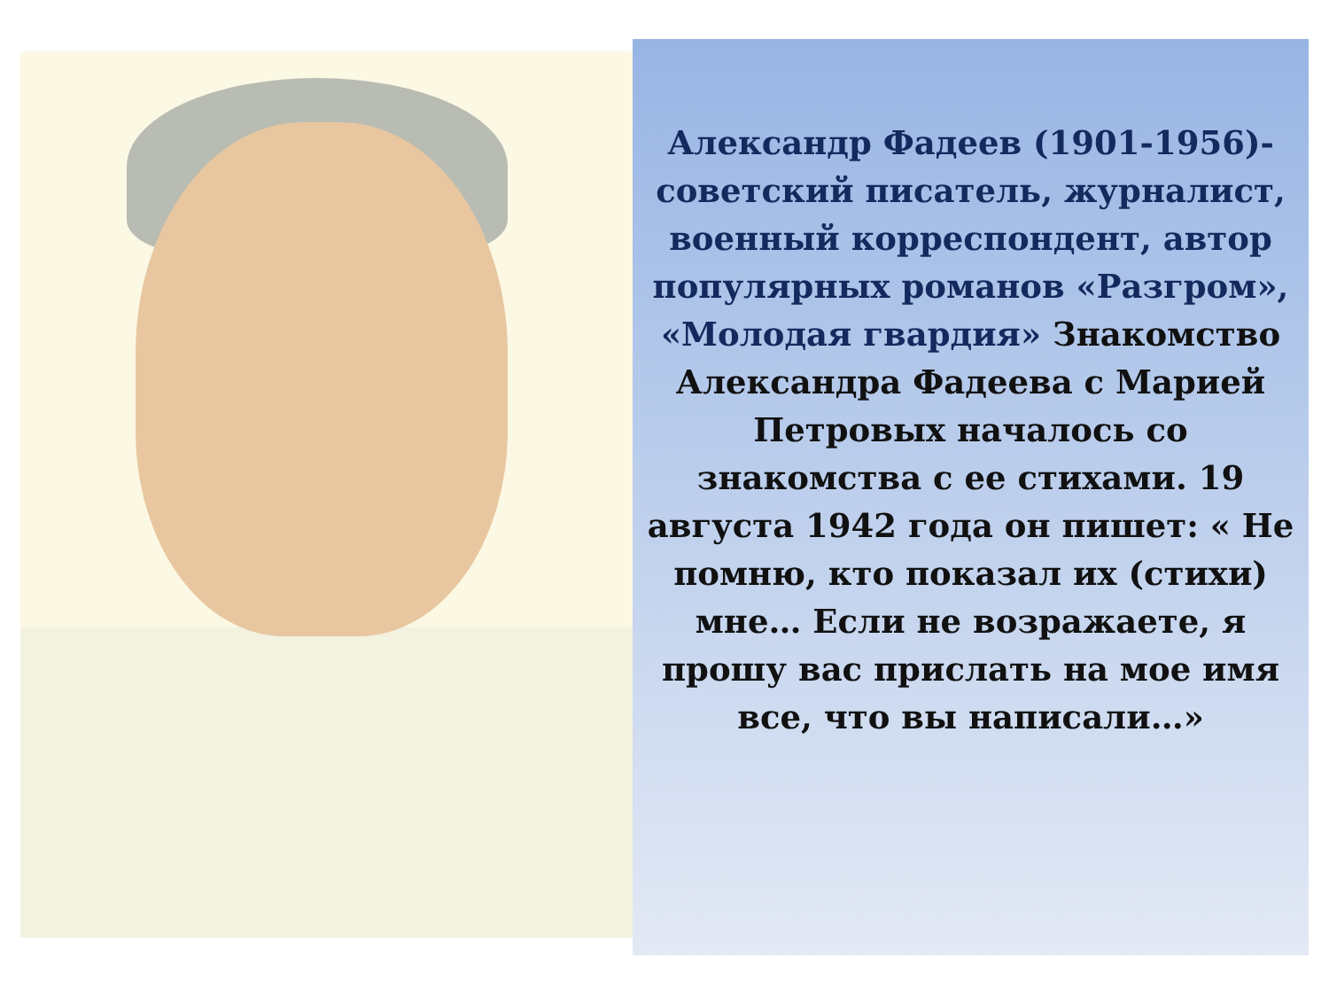Александр Фадеев (1901-1956)- советский писатель, журналист, военный корреспондент, автор популярных романов «Разгром», «Молодая гвардия» Знакомство Александра Фадеева с Марией Петровых началось со знакомства с ее стихами. 19 августа 1942 года он пишет: « Не помню, кто показал их (стихи) мне… Если не возражаете, я прошу вас прислать на мое имя все, что вы написали…»